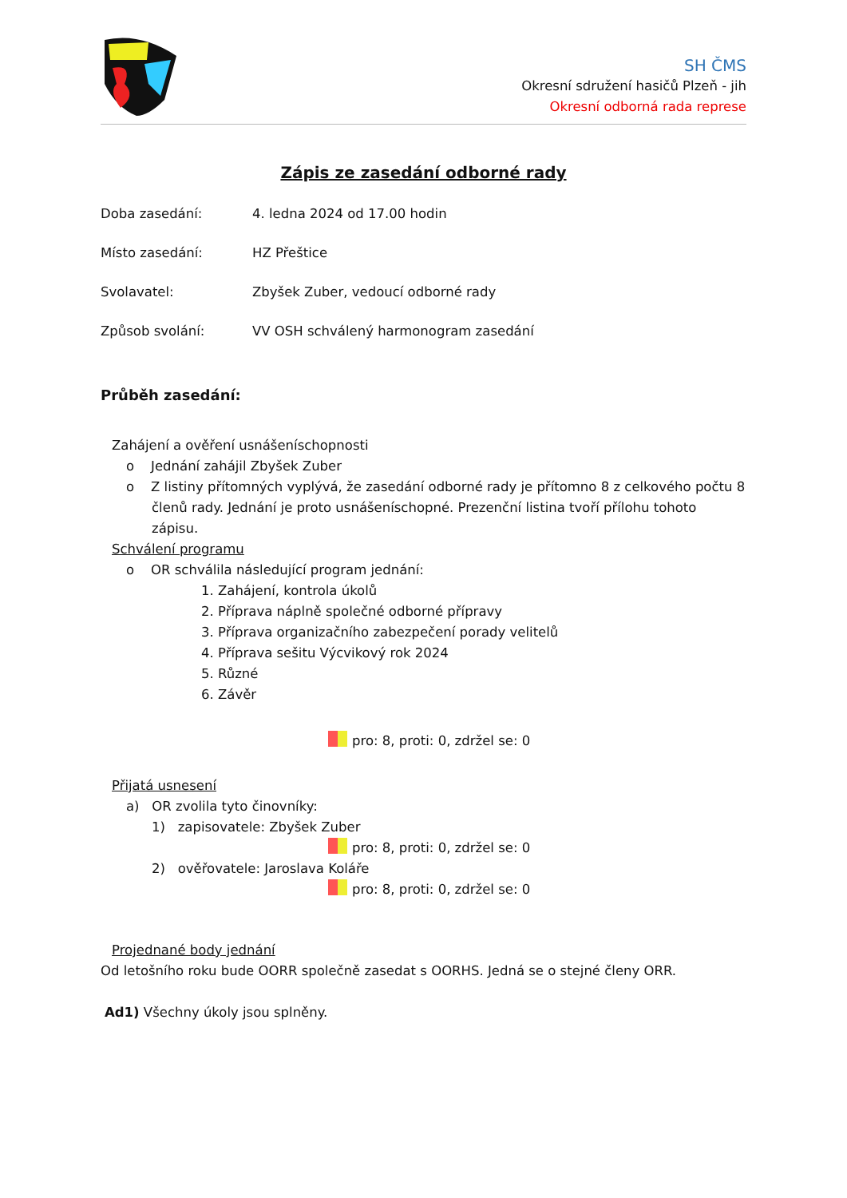SH ČMS
Okresní sdružení hasičů Plzeň - jih
Okresní odborná rada represe
Zápis ze zasedání odborné rady
Doba zasedání: 4. ledna 2024 od 17.00 hodin
Místo zasedání: HZ Přeštice
Svolavatel: Zbyšek Zuber, vedoucí odborné rady
Způsob svolání: VV OSH schválený harmonogram zasedání
Průběh zasedání:
Zahájení a ověření usnášeníschopnosti
o Jednání zahájil Zbyšek Zuber
o Z listiny přítomných vyplývá, že zasedání odborné rady je přítomno 8 z celkového počtu 8 členů rady. Jednání je proto usnášeníschopné. Prezenční listina tvoří přílohu tohoto zápisu.
Schválení programu
o OR schválila následující program jednání:
1. Zahájení, kontrola úkolů
2. Příprava náplně společné odborné přípravy
3. Příprava organizačního zabezpečení porady velitelů
4. Příprava sešitu Výcvikový rok 2024
5. Různé
6. Závěr
pro: 8, proti: 0, zdržel se: 0
Přijatá usnesení
a) OR zvolila tyto činovníky:
1) zapisovatele: Zbyšek Zuber
pro: 8, proti: 0, zdržel se: 0
2) ověřovatele: Jaroslava Koláře
pro: 8, proti: 0, zdržel se: 0
Projednané body jednání
Od letošního roku bude OORR společně zasedat s OORHS. Jedná se o stejné členy ORR.
Ad1) Všechny úkoly jsou splněny.